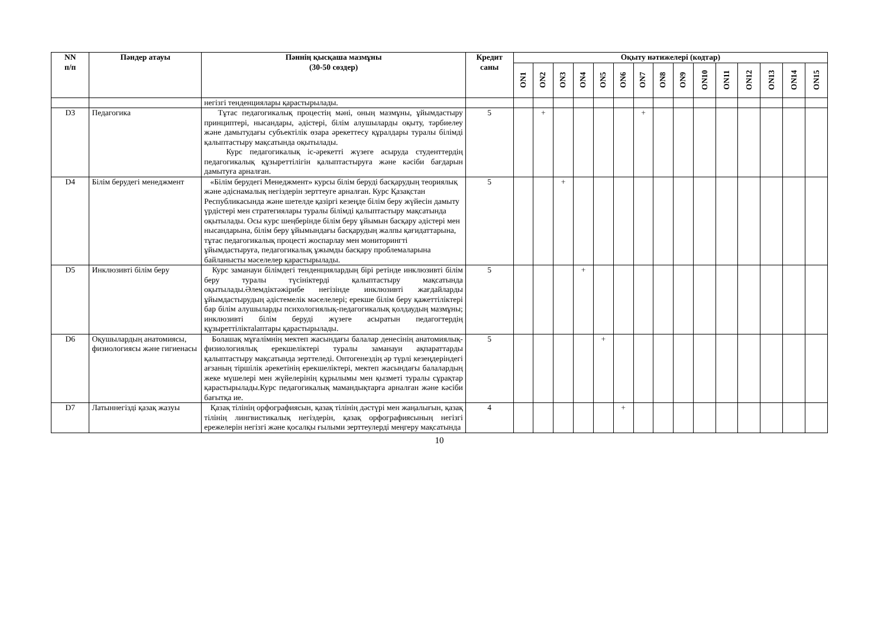| NN п/п | Пәндер атауы | Пәннің қысқаша мазмұны (30-50 сөздер) | Кредит саны | Оқыту нәтижелері (кодтар) | | | | | | | | | | | | | | |
| --- | --- | --- | --- | --- | --- | --- | --- | --- | --- | --- | --- | --- | --- | --- | --- | --- | --- | --- |
| | | | | ON1 | ON2 | ON3 | ON4 | ON5 | ON6 | ON7 | ON8 | ON9 | ON10 | ON11 | ON12 | ON13 | ON14 | ON15 |
| | | негізгі тенденциялары қарастырылады. | | | | | | | | | | | | | | | | |
| D3 | Педагогика | Тұтас педагогикалық процестің мәні, оның мазмұны, ұйымдастыру принциптері, нысандары, әдістері, білім алушыларды оқыту, тәрбиелеу және дамытудағы субъектілік өзара әрекеттесу құралдары туралы білімді қалыптастыру мақсатында оқытылады. Курс педагогикалық іс-әрекетті жүзеге асыруда студенттердің педагогикалық құзыреттілігін қалыптастыруға және кәсіби бағдарын дамытуға арналған. | 5 | | + | | | | | + | | | | | | | | |
| D4 | Білім берудегі менеджмент | «Білім берудегі Менеджмент» курсы білім беруді басқарудың теориялық және әдіснамалық негіздерін зерттеуге арналған. Курс Қазақстан Республикасында және шетелде қазіргі кезеңде білім беру жүйесін дамыту үрдістері мен стратегиялары туралы білімді қалыптастыру мақсатында оқытылады. Осы курс шеңберінде білім беру ұйымын басқару әдістері мен нысандарына, білім беру ұйымындағы басқарудың жалпы қағидаттарына, тұтас педагогикалық процесті жоспарлау мен мониторингті ұйымдастыруға, педагогикалық ұжымды басқару проблемаларына байланысты мәселелер қарастырылады. | 5 | | | + | | | | | | | | | | | | |
| D5 | Инклюзивті білім беру | Курс заманауи білімдегі тенденциялардың бірі ретінде инклюзивті білім беру туралы түсініктерді қалыптастыру мақсатында оқытылады.Әлемдіктәжірибе негізінде инклюзивті жағдайларды ұйымдастырудың әдістемелік мәселелері; ерекше білім беру қажеттіліктері бар білім алушыларды психологиялық-педагогикалық қолдаудың мазмұны; инклюзивті білім беруді жүзеге асыратын педагогтердің құзыреттіліктalаптары қарастырылады. | 5 | | | | + | | | | | | | | | | | |
| D6 | Оқушылардың анатомиясы, физиологиясы және гигиенасы | Болашақ мұғалімнің мектеп жасындағы балалар денесінің анатомиялық-физиологиялық ерекшеліктері туралы заманауи ақпараттарды қалыптастыру мақсатында зерттеледі. Онтогенездің әр түрлі кезеңдеріндегі ағзаның тіршілік әрекетінің ерекшеліктері, мектеп жасындағы балалардың жеке мүшелері мен жүйелерінің құрылымы мен қызметі туралы сұрақтар қарастырылады.Курс педагогикалық мамандықтарға арналған және кәсіби бағытқа ие. | 5 | | | | | + | | | | | | | | | | |
| D7 | Латыннегізді қазақ жазуы | Қазақ тілінің орфографиясын, қазақ тілінің дәстүрі мен жаңалығын, қазақ тілінің лингвистикалық негіздерін, қазақ орфографиясының негізгі ережелерін негізгі және қосалқы ғылыми зерттеулерді меңгеру мақсатында | 4 | | | | | | + | | | | | | | | | |
10